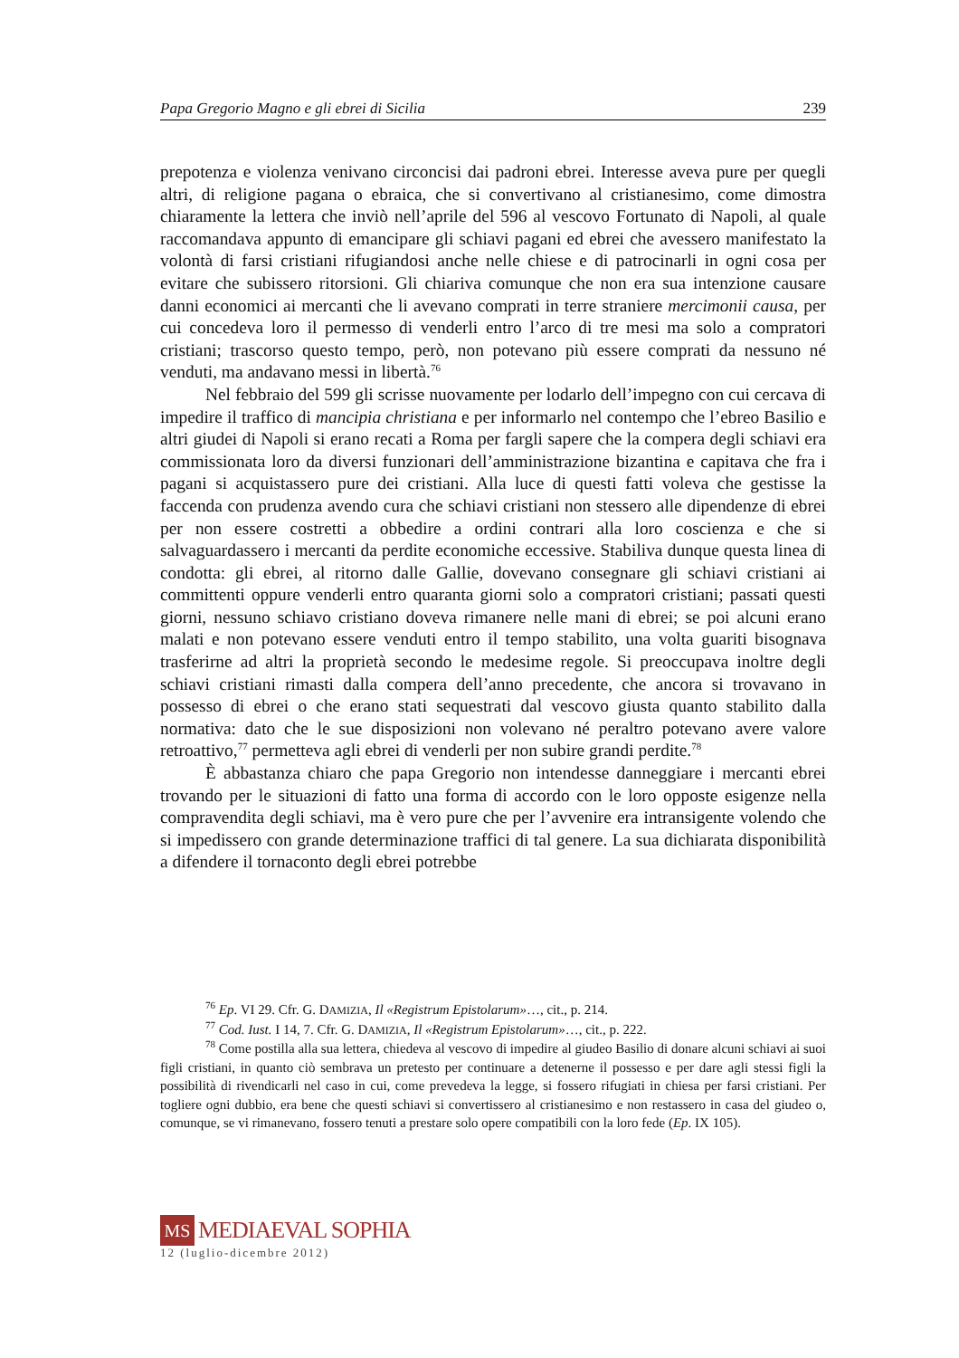Papa Gregorio Magno e gli ebrei di Sicilia 239
prepotenza e violenza venivano circoncisi dai padroni ebrei. Interesse aveva pure per quegli altri, di religione pagana o ebraica, che si convertivano al cristianesimo, come dimostra chiaramente la lettera che inviò nell’aprile del 596 al vescovo Fortunato di Napoli, al quale raccomandava appunto di emancipare gli schiavi pagani ed ebrei che avessero manifestato la volontà di farsi cristiani rifugiandosi anche nelle chiese e di patrocinarli in ogni cosa per evitare che subissero ritorsioni. Gli chiariva comunque che non era sua intenzione causare danni economici ai mercanti che li avevano comprati in terre straniere mercimonii causa, per cui concedeva loro il permesso di venderli entro l’arco di tre mesi ma solo a compratori cristiani; trascorso questo tempo, però, non potevano più essere comprati da nessuno né venduti, ma andavano messi in libertà.<sup>76</sup>
Nel febbraio del 599 gli scrisse nuovamente per lodarlo dell’impegno con cui cercava di impedire il traffico di mancipia christiana e per informarlo nel contempo che l’ebreo Basilio e altri giudei di Napoli si erano recati a Roma per fargli sapere che la compera degli schiavi era commissionata loro da diversi funzionari dell’amministrazione bizantina e capitava che fra i pagani si acquistassero pure dei cristiani. Alla luce di questi fatti voleva che gestisse la faccenda con prudenza avendo cura che schiavi cristiani non stessero alle dipendenze di ebrei per non essere costretti a obbedire a ordini contrari alla loro coscienza e che si salvaguardassero i mercanti da perdite economiche eccessive. Stabiliva dunque questa linea di condotta: gli ebrei, al ritorno dalle Gallie, dovevano consegnare gli schiavi cristiani ai committenti oppure venderli entro quaranta giorni solo a compratori cristiani; passati questi giorni, nessuno schiavo cristiano doveva rimanere nelle mani di ebrei; se poi alcuni erano malati e non potevano essere venduti entro il tempo stabilito, una volta guariti bisognava trasferirne ad altri la proprietà secondo le medesime regole. Si preoccupava inoltre degli schiavi cristiani rimasti dalla compera dell’anno precedente, che ancora si trovavano in possesso di ebrei o che erano stati sequestrati dal vescovo giusta quanto stabilito dalla normativa: dato che le sue disposizioni non volevano né peraltro potevano avere valore retroattivo,<sup>77</sup> permetteva agli ebrei di venderli per non subire grandi perdite.<sup>78</sup>
È abbastanza chiaro che papa Gregorio non intendesse danneggiare i mercanti ebrei trovando per le situazioni di fatto una forma di accordo con le loro opposte esigenze nella compravendita degli schiavi, ma è vero pure che per l’avvenire era intransigente volendo che si impedissero con grande determinazione traffici di tal genere. La sua dichiarata disponibilità a difendere il tornaconto degli ebrei potrebbe
<sup>76</sup> Ep. VI 29. Cfr. G. DAMIZIA, Il «Registrum Epistolarum»…, cit., p. 214.
<sup>77</sup> Cod. Iust. I 14, 7. Cfr. G. DAMIZIA, Il «Registrum Epistolarum»…, cit., p. 222.
<sup>78</sup> Come postilla alla sua lettera, chiedeva al vescovo di impedire al giudeo Basilio di donare alcuni schiavi ai suoi figli cristiani, in quanto ciò sembrava un pretesto per continuare a detenerne il possesso e per dare agli stessi figli la possibilità di rivendicarli nel caso in cui, come prevedeva la legge, si fossero rifugiati in chiesa per farsi cristiani. Per togliere ogni dubbio, era bene che questi schiavi si convertissero al cristianesimo e non restassero in casa del giudeo o, comunque, se vi rimanevano, fossero tenuti a prestare solo opere compatibili con la loro fede (Ep. IX 105).
MS MEDIAEVAL SOPHIA
12 (luglio-dicembre 2012)